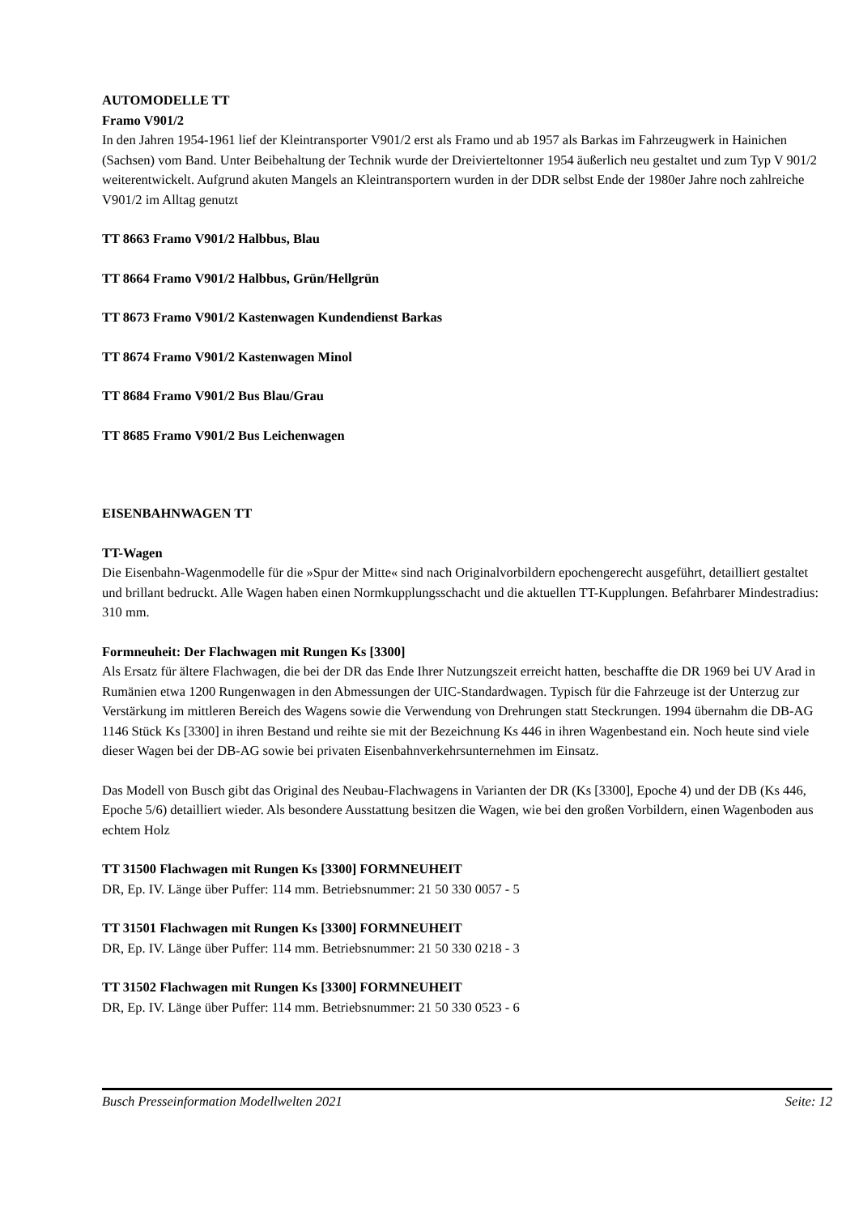AUTOMODELLE TT
Framo V901/2
In den Jahren 1954-1961 lief der Kleintransporter V901/2 erst als Framo und ab 1957 als Barkas im Fahrzeugwerk in Hainichen (Sachsen) vom Band. Unter Beibehaltung der Technik wurde der Dreivierteltonner 1954 äußerlich neu gestaltet und zum Typ V 901/2 weiterentwickelt. Aufgrund akuten Mangels an Kleintransportern wurden in der DDR selbst Ende der 1980er Jahre noch zahlreiche V901/2 im Alltag genutzt
TT 8663 Framo V901/2 Halbbus, Blau
TT 8664 Framo V901/2 Halbbus, Grün/Hellgrün
TT 8673 Framo V901/2 Kastenwagen Kundendienst Barkas
TT 8674 Framo V901/2 Kastenwagen Minol
TT 8684 Framo V901/2 Bus Blau/Grau
TT 8685 Framo V901/2 Bus Leichenwagen
EISENBAHNWAGEN TT
TT-Wagen
Die Eisenbahn-Wagenmodelle für die »Spur der Mitte« sind nach Originalvorbildern epochengerecht ausgeführt, detailliert gestaltet und brillant bedruckt. Alle Wagen haben einen Normkupplungsschacht und die aktuellen TT-Kupplungen. Befahrbarer Mindestradius: 310 mm.
Formneuheit: Der Flachwagen mit Rungen Ks [3300]
Als Ersatz für ältere Flachwagen, die bei der DR das Ende Ihrer Nutzungszeit erreicht hatten, beschaffte die DR 1969 bei UV Arad in Rumänien etwa 1200 Rungenwagen in den Abmessungen der UIC-Standardwagen. Typisch für die Fahrzeuge ist der Unterzug zur Verstärkung im mittleren Bereich des Wagens sowie die Verwendung von Drehrungen statt Steckrungen. 1994 übernahm die DB-AG 1146 Stück Ks [3300] in ihren Bestand und reihte sie mit der Bezeichnung Ks 446 in ihren Wagenbestand ein. Noch heute sind viele dieser Wagen bei der DB-AG sowie bei privaten Eisenbahnverkehrsunternehmen im Einsatz.
Das Modell von Busch gibt das Original des Neubau-Flachwagens in Varianten der DR (Ks [3300], Epoche 4) und der DB (Ks 446, Epoche 5/6) detailliert wieder. Als besondere Ausstattung besitzen die Wagen, wie bei den großen Vorbildern, einen Wagenboden aus echtem Holz
TT 31500 Flachwagen mit Rungen Ks [3300] FORMNEUHEIT
DR, Ep. IV. Länge über Puffer: 114 mm. Betriebsnummer: 21 50 330 0057 - 5
TT 31501 Flachwagen mit Rungen Ks [3300] FORMNEUHEIT
DR, Ep. IV. Länge über Puffer: 114 mm. Betriebsnummer: 21 50 330 0218 - 3
TT 31502 Flachwagen mit Rungen Ks [3300] FORMNEUHEIT
DR, Ep. IV. Länge über Puffer: 114 mm. Betriebsnummer: 21 50 330 0523 - 6
Busch Presseinformation Modellwelten 2021 Seite: 12